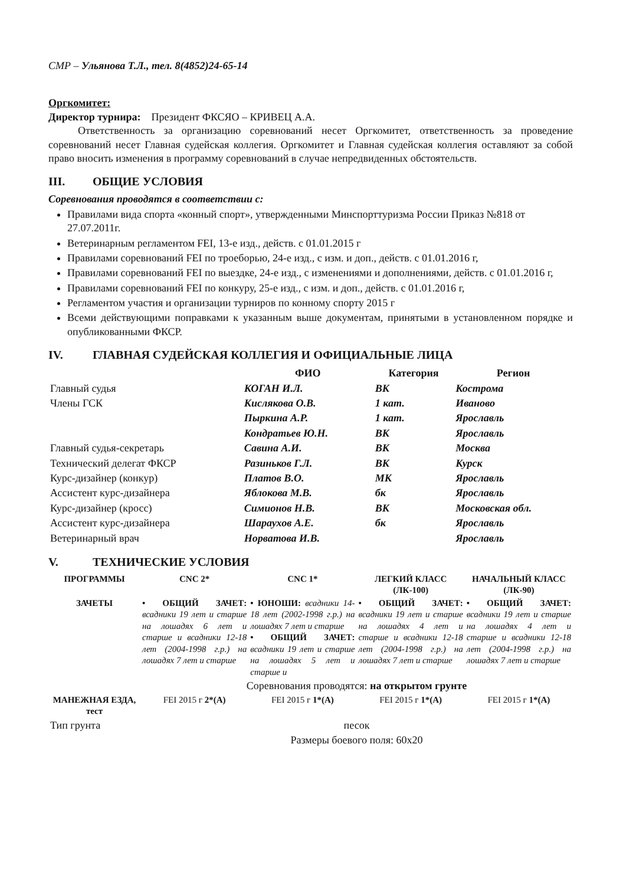СМР – Ульянова Т.Л., тел. 8(4852)24-65-14
Оргкомитет:
Директор турнира: Президент ФКСЯО – КРИВЕЦ А.А.
Ответственность за организацию соревнований несет Оргкомитет, ответственность за проведение соревнований несет Главная судейская коллегия. Оргкомитет и Главная судейская коллегия оставляют за собой право вносить изменения в программу соревнований в случае непредвиденных обстоятельств.
III. ОБЩИЕ УСЛОВИЯ
Соревнования проводятся в соответствии с:
Правилами вида спорта «конный спорт», утвержденными Минспорттуризма России Приказ №818 от 27.07.2011г.
Ветеринарным регламентом FEI, 13-е изд., действ. с 01.01.2015 г
Правилами соревнований FEI по троеборью, 24-е изд., с изм. и доп., действ. с 01.01.2016 г,
Правилами соревнований FEI по выездке, 24-е изд., с изменениями и дополнениями, действ. с 01.01.2016 г,
Правилами соревнований FEI по конкуру, 25-е изд., с изм. и доп., действ. с 01.01.2016 г,
Регламентом участия и организации турниров по конному спорту 2015 г
Всеми действующими поправками к указанным выше документам, принятыми в установленном порядке и опубликованными ФКСР.
IV. ГЛАВНАЯ СУДЕЙСКАЯ КОЛЛЕГИЯ И ОФИЦИАЛЬНЫЕ ЛИЦА
| | ФИО | Категория | Регион |
| --- | --- | --- | --- |
| Главный судья | КОГАН И.Л. | ВК | Кострома |
| Члены ГСК | Кислякова О.В. | 1 кат. | Иваново |
| | Пыркина А.Р. | 1 кат. | Ярославль |
| | Кондратьев Ю.Н. | ВК | Ярославль |
| Главный судья-секретарь | Савина А.И. | ВК | Москва |
| Технический делегат ФКСР | Разиньков Г.Л. | ВК | Курск |
| Курс-дизайнер (конкур) | Платов В.О. | МК | Ярославль |
| Ассистент курс-дизайнера | Яблокова М.В. | бк | Ярославль |
| Курс-дизайнер (кросс) | Симионов Н.В. | ВК | Московская обл. |
| Ассистент курс-дизайнера | Шараухов А.Е. | бк | Ярославль |
| Ветеринарный врач | Норватова И.В. | | Ярославль |
V. ТЕХНИЧЕСКИЕ УСЛОВИЯ
| ПРОГРАММЫ | CNC 2* | CNC 1* | ЛЕГКИЙ КЛАСС (ЛК-100) | НАЧАЛЬНЫЙ КЛАСС (ЛК-90) |
| --- | --- | --- | --- | --- |
| ЗАЧЕТЫ | • ОБЩИЙ ЗАЧЕТ: всадники 19 лет и старше на лошадях 6 лет и старше и всадники 12-18 лет (2004-1998 г.р.) на лошадях 7 лет и старше | • ЮНОШИ: всадники 14-18 лет (2002-1998 г.р.) на лошадях 7 лет и старше • ОБЩИЙ ЗАЧЕТ: всадники 19 лет и старше на лошадях 5 лет и старше и | • ОБЩИЙ ЗАЧЕТ: всадники 19 лет и старше на лошадях 4 лет и старше и всадники 12-18 лет (2004-1998 г.р.) на лошадях 7 лет и старше | • ОБЩИЙ ЗАЧЕТ: всадники 19 лет и старше на лошадях 4 лет и старше и всадники 12-18 лет (2004-1998 г.р.) на лошадях 7 лет и старше |
| | Соревнования проводятся: на открытом грунте | | | |
| МАНЕЖНАЯ ЕЗДА, тест | FEI 2015 г 2*(A) | FEI 2015 г 1*(A) | FEI 2015 г 1*(A) | FEI 2015 г 1*(A) |
| Тип грунта | песок | | | |
| | Размеры боевого поля: 60х20 | | | |